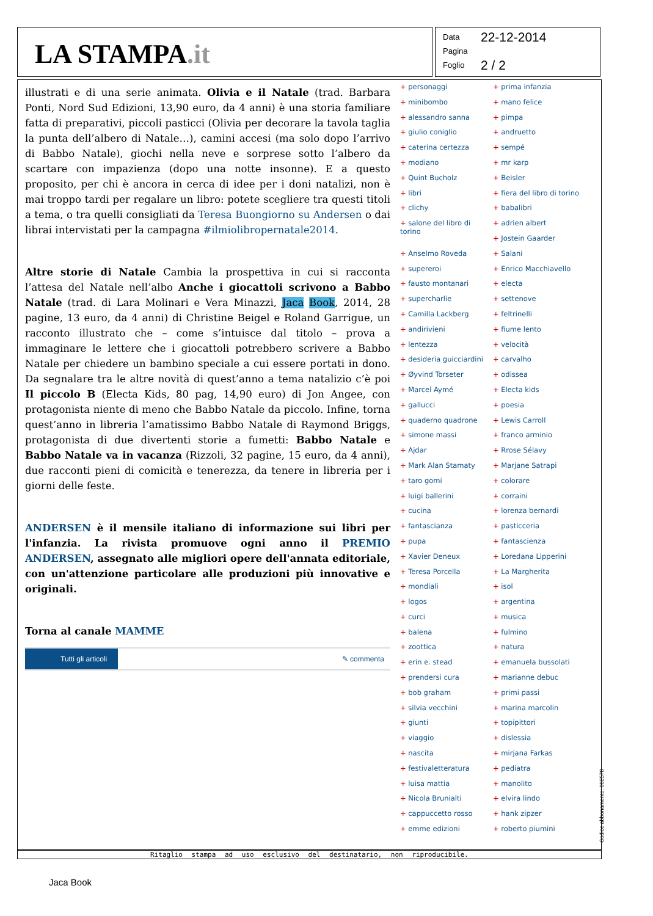LA STAMPA.it
Data 22-12-2014
Pagina
Foglio 2 / 2
illustrati e di una serie animata. Olivia e il Natale (trad. Barbara Ponti, Nord Sud Edizioni, 13,90 euro, da 4 anni) è una storia familiare fatta di preparativi, piccoli pasticci (Olivia per decorare la tavola taglia la punta dell’albero di Natale…), camini accesi (ma solo dopo l’arrivo di Babbo Natale), giochi nella neve e sorprese sotto l’albero da scartare con impazienza (dopo una notte insonne). E a questo proposito, per chi è ancora in cerca di idee per i doni natalizi, non è mai troppo tardi per regalare un libro: potete scegliere tra questi titoli a tema, o tra quelli consigliati da Teresa Buongiorno su Andersen o dai librai intervistati per la campagna #ilmiolibropernatale2014.
Altre storie di Natale Cambia la prospettiva in cui si racconta l’attesa del Natale nell’albo Anche i giocattoli scrivono a Babbo Natale (trad. di Lara Molinari e Vera Minazzi, Jaca Book, 2014, 28 pagine, 13 euro, da 4 anni) di Christine Beigel e Roland Garrigue, un racconto illustrato che – come s’intuisce dal titolo – prova a immaginare le lettere che i giocattoli potrebbero scrivere a Babbo Natale per chiedere un bambino speciale a cui essere portati in dono. Da segnalare tra le altre novità di quest’anno a tema natalizio c’è poi Il piccolo B (Electa Kids, 80 pag, 14,90 euro) di Jon Angee, con protagonista niente di meno che Babbo Natale da piccolo. Infine, torna quest’anno in libreria l’amatissimo Babbo Natale di Raymond Briggs, protagonista di due divertenti storie a fumetti: Babbo Natale e Babbo Natale va in vacanza (Rizzoli, 32 pagine, 15 euro, da 4 anni), due racconti pieni di comicità e tenerezza, da tenere in libreria per i giorni delle feste.
ANDERSEN è il mensile italiano di informazione sui libri per l'infanzia. La rivista promuove ogni anno il PREMIO ANDERSEN, assegnato alle migliori opere dell'annata editoriale, con un'attenzione particolare alle produzioni più innovative e originali.
Torna al canale MAMME
Tutti gli articoli ✎ commenta
+ personaggi
+ minibombo
+ alessandro sanna
+ giulio coniglio
+ caterina certezza
+ modiano
+ Quint Bucholz
+ libri
+ clichy
+ salone del libro di torino
+ Anselmo Roveda
+ supereroi
+ fausto montanari
+ supercharlie
+ Camilla Lackberg
+ andirivieni
+ lentezza
+ desideria guicciardini
+ Øyvind Torseter
+ Marcel Aymé
+ gallucci
+ quaderno quadrone
+ simone massi
+ Ajdar
+ Mark Alan Stamaty
+ taro gomi
+ luigi ballerini
+ cucina
+ fantascianza
+ pupa
+ Xavier Deneux
+ Teresa Porcella
+ mondiali
+ logos
+ curci
+ balena
+ zoottica
+ erin e. stead
+ prendersi cura
+ bob graham
+ silvia vecchini
+ giunti
+ viaggio
+ nascita
+ festivaletteratura
+ luisa mattia
+ Nicola Brunialti
+ cappuccetto rosso
+ emme edizioni
+ prima infanzia
+ mano felice
+ pimpa
+ andruetto
+ sempé
+ mr karp
+ Beisler
+ fiera del libro di torino
+ babalibri
+ adrien albert
+ Jostein Gaarder
+ Salani
+ Enrico Macchiavello
+ electa
+ settenove
+ feltrinelli
+ fiume lento
+ velocità
+ carvalho
+ odissea
+ Electa kids
+ poesia
+ Lewis Carroll
+ franco arminio
+ Rrose Sélavy
+ Marjane Satrapi
+ colorare
+ corraini
+ lorenza bernardi
+ pasticceria
+ fantascienza
+ Loredana Lipperini
+ La Margherita
+ isol
+ argentina
+ musica
+ fulmino
+ natura
+ emanuela bussolati
+ marianne debuc
+ primi passi
+ marina marcolin
+ topipittori
+ dislessia
+ mirjana Farkas
+ pediatra
+ manolito
+ elvira lindo
+ hank zipzer
+ roberto piumini
Ritaglio stampa ad uso esclusivo del destinatario, non riproducibile.
Codice abbonamento: 002578
Jaca Book